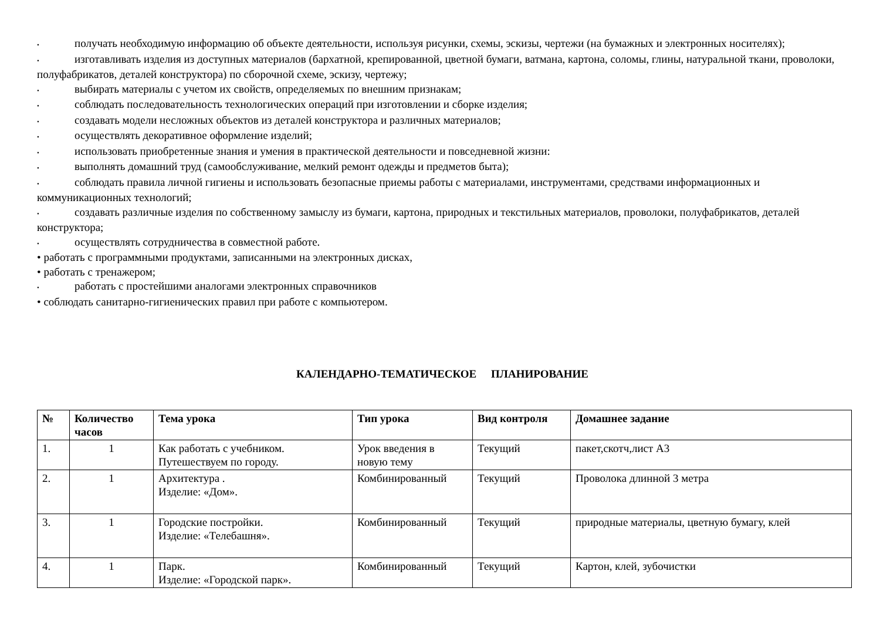• получать необходимую информацию об объекте деятельности, используя рисунки, схемы, эскизы, чертежи (на бумажных и электронных носителях);
• изготавливать изделия из доступных материалов (бархатной, крепированной, цветной бумаги, ватмана, картона, соломы, глины, натуральной ткани, проволоки, полуфабрикатов, деталей конструктора) по сборочной схеме, эскизу, чертежу;
• выбирать материалы с учетом их свойств, определяемых по внешним признакам;
• соблюдать последовательность технологических операций при изготовлении и сборке изделия;
• создавать модели несложных объектов из деталей конструктора и различных материалов;
• осуществлять декоративное оформление изделий;
• использовать приобретенные знания и умения в практической деятельности и повседневной жизни:
• выполнять домашний труд (самообслуживание, мелкий ремонт одежды и предметов быта);
• соблюдать правила личной гигиены и использовать безопасные приемы работы с материалами, инструментами, средствами информационных и коммуникационных технологий;
• создавать различные изделия по собственному замыслу из бумаги, картона, природных и текстильных материалов, проволоки, полуфабрикатов, деталей конструктора;
• осуществлять сотрудничества в совместной работе.
• работать с программными продуктами, записанными на электронных дисках,
• работать с тренажером;
• работать с простейшими аналогами электронных справочников
• соблюдать санитарно-гигиенических правил при работе с компьютером.
КАЛЕНДАРНО-ТЕМАТИЧЕСКОЕ ПЛАНИРОВАНИЕ
| № | Количество часов | Тема урока | Тип урока | Вид контроля | Домашнее задание |
| --- | --- | --- | --- | --- | --- |
| 1. | 1 | Как работать с учебником. Путешествуем по городу. | Урок введения в новую тему | Текущий | пакет,скотч,лист А3 |
| 2. | 1 | Архитектура . Изделие: «Дом». | Комбинированный | Текущий | Проволока длинной 3 метра |
| 3. | 1 | Городские постройки. Изделие: «Телебашня». | Комбинированный | Текущий | природные материалы, цветную бумагу, клей |
| 4. | 1 | Парк. Изделие: «Городской парк». | Комбинированный | Текущий | Картон, клей, зубочистки |